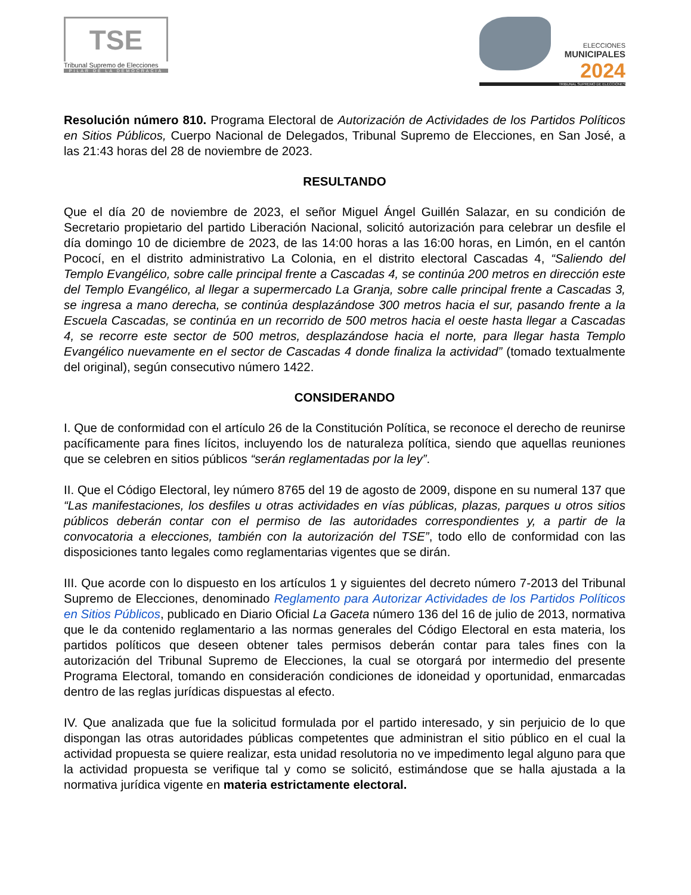TSE
Tribunal Supremo de Elecciones
PILAR DE LA DEMOCRACIA
ELECCIONES
MUNICIPALES
2024
TRIBUNAL SUPREMO DE ELECCIONES
Resolución número 810. Programa Electoral de Autorización de Actividades de los Partidos Políticos en Sitios Públicos, Cuerpo Nacional de Delegados, Tribunal Supremo de Elecciones, en San José, a las 21:43 horas del 28 de noviembre de 2023.
RESULTANDO
Que el día 20 de noviembre de 2023, el señor Miguel Ángel Guillén Salazar, en su condición de Secretario propietario del partido Liberación Nacional, solicitó autorización para celebrar un desfile el día domingo 10 de diciembre de 2023, de las 14:00 horas a las 16:00 horas, en Limón, en el cantón Pococí, en el distrito administrativo La Colonia, en el distrito electoral Cascadas 4, “Saliendo del Templo Evangélico, sobre calle principal frente a Cascadas 4, se continúa 200 metros en dirección este del Templo Evangélico, al llegar a supermercado La Granja, sobre calle principal frente a Cascadas 3, se ingresa a mano derecha, se continúa desplazándose 300 metros hacia el sur, pasando frente a la Escuela Cascadas, se continúa en un recorrido de 500 metros hacia el oeste hasta llegar a Cascadas 4, se recorre este sector de 500 metros, desplazándose hacia el norte, para llegar hasta Templo Evangélico nuevamente en el sector de Cascadas 4 donde finaliza la actividad” (tomado textualmente del original), según consecutivo número 1422.
CONSIDERANDO
I. Que de conformidad con el artículo 26 de la Constitución Política, se reconoce el derecho de reunirse pacíficamente para fines lícitos, incluyendo los de naturaleza política, siendo que aquellas reuniones que se celebren en sitios públicos “serán reglamentadas por la ley”.
II. Que el Código Electoral, ley número 8765 del 19 de agosto de 2009, dispone en su numeral 137 que “Las manifestaciones, los desfiles u otras actividades en vías públicas, plazas, parques u otros sitios públicos deberán contar con el permiso de las autoridades correspondientes y, a partir de la convocatoria a elecciones, también con la autorización del TSE”, todo ello de conformidad con las disposiciones tanto legales como reglamentarias vigentes que se dirán.
III. Que acorde con lo dispuesto en los artículos 1 y siguientes del decreto número 7-2013 del Tribunal Supremo de Elecciones, denominado Reglamento para Autorizar Actividades de los Partidos Políticos en Sitios Públicos, publicado en Diario Oficial La Gaceta número 136 del 16 de julio de 2013, normativa que le da contenido reglamentario a las normas generales del Código Electoral en esta materia, los partidos políticos que deseen obtener tales permisos deberán contar para tales fines con la autorización del Tribunal Supremo de Elecciones, la cual se otorgará por intermedio del presente Programa Electoral, tomando en consideración condiciones de idoneidad y oportunidad, enmarcadas dentro de las reglas jurídicas dispuestas al efecto.
IV. Que analizada que fue la solicitud formulada por el partido interesado, y sin perjuicio de lo que dispongan las otras autoridades públicas competentes que administran el sitio público en el cual la actividad propuesta se quiere realizar, esta unidad resolutoria no ve impedimento legal alguno para que la actividad propuesta se verifique tal y como se solicitó, estimándose que se halla ajustada a la normativa jurídica vigente en materia estrictamente electoral.